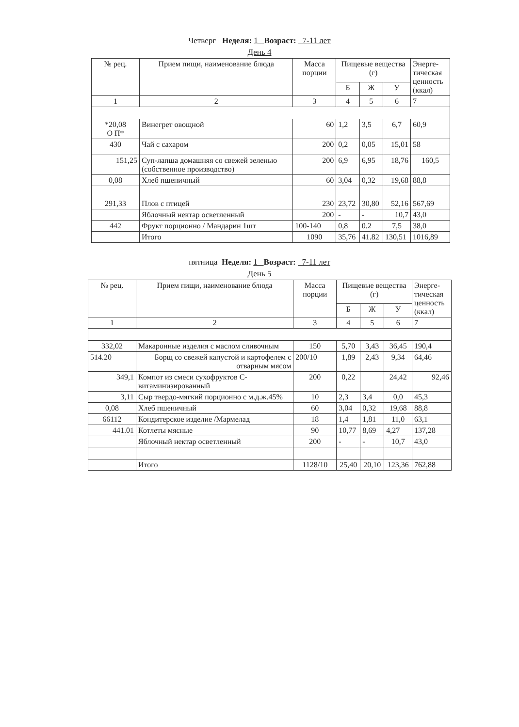Четверг Неделя: 1 Возраст: 7-11 лет
День 4
| № рец. | Прием пищи, наименование блюда | Масса порции | Пищевые вещества (г) | | | Энерге-тическая ценность (ккал) |
| --- | --- | --- | --- | --- | --- | --- |
| | | | Б | Ж | У | |
| 1 | 2 | 3 | 4 | 5 | 6 | 7 |
| *20,08 О П* | Винегрет овощной | 60 | 1,2 | 3,5 | 6,7 | 60,9 |
| 430 | Чай с сахаром | 200 | 0,2 | 0,05 | 15,01 | 58 |
| 151,25 | Суп-лапша домашняя со свежей зеленью (собственное производство) | 200 | 6,9 | 6,95 | 18,76 | 160,5 |
| 0,08 | Хлеб пшеничный | 60 | 3,04 | 0,32 | 19,68 | 88,8 |
| 291,33 | Плов с птицей | 230 | 23,72 | 30,80 | 52,16 | 567,69 |
| | Яблочный нектар осветленный | 200 | - | - | 10,7 | 43,0 |
| 442 | Фрукт порционно / Мандарин 1шт | 100-140 | 0,8 | 0.2 | 7,5 | 38,0 |
| | Итого | 1090 | 35,76 | 41.82 | 130,51 | 1016,89 |
пятница Неделя: 1 Возраст: 7-11 лет
День 5
| № рец. | Прием пищи, наименование блюда | Масса порции | Пищевые вещества (г) | | | Энерге-тическая ценность (ккал) |
| --- | --- | --- | --- | --- | --- | --- |
| | | | Б | Ж | У | |
| 1 | 2 | 3 | 4 | 5 | 6 | 7 |
| 332,02 | Макаронные изделия с маслом сливочным | 150 | 5,70 | 3,43 | 36,45 | 190,4 |
| 514.20 | Борщ со свежей капустой и картофелем с отварным мясом | 200/10 | 1,89 | 2,43 | 9,34 | 64,46 |
| 349,1 | Компот из смеси сухофруктов С- витаминизированный | 200 | 0,22 | | 24,42 | 92,46 |
| 3,11 | Сыр твердо-мягкий порционно с м.д.ж.45% | 10 | 2,3 | 3,4 | 0,0 | 45,3 |
| 0,08 | Хлеб пшеничный | 60 | 3,04 | 0,32 | 19,68 | 88,8 |
| 66112 | Кондитерское изделие /Мармелад | 18 | 1,4 | 1,81 | 11,0 | 63,1 |
| 441.01 | Котлеты мясные | 90 | 10,77 | 8,69 | 4,27 | 137,28 |
| | Яблочный нектар осветленный | 200 | - | - | 10,7 | 43,0 |
| | Итого | 1128/10 | 25,40 | 20,10 | 123,36 | 762,88 |